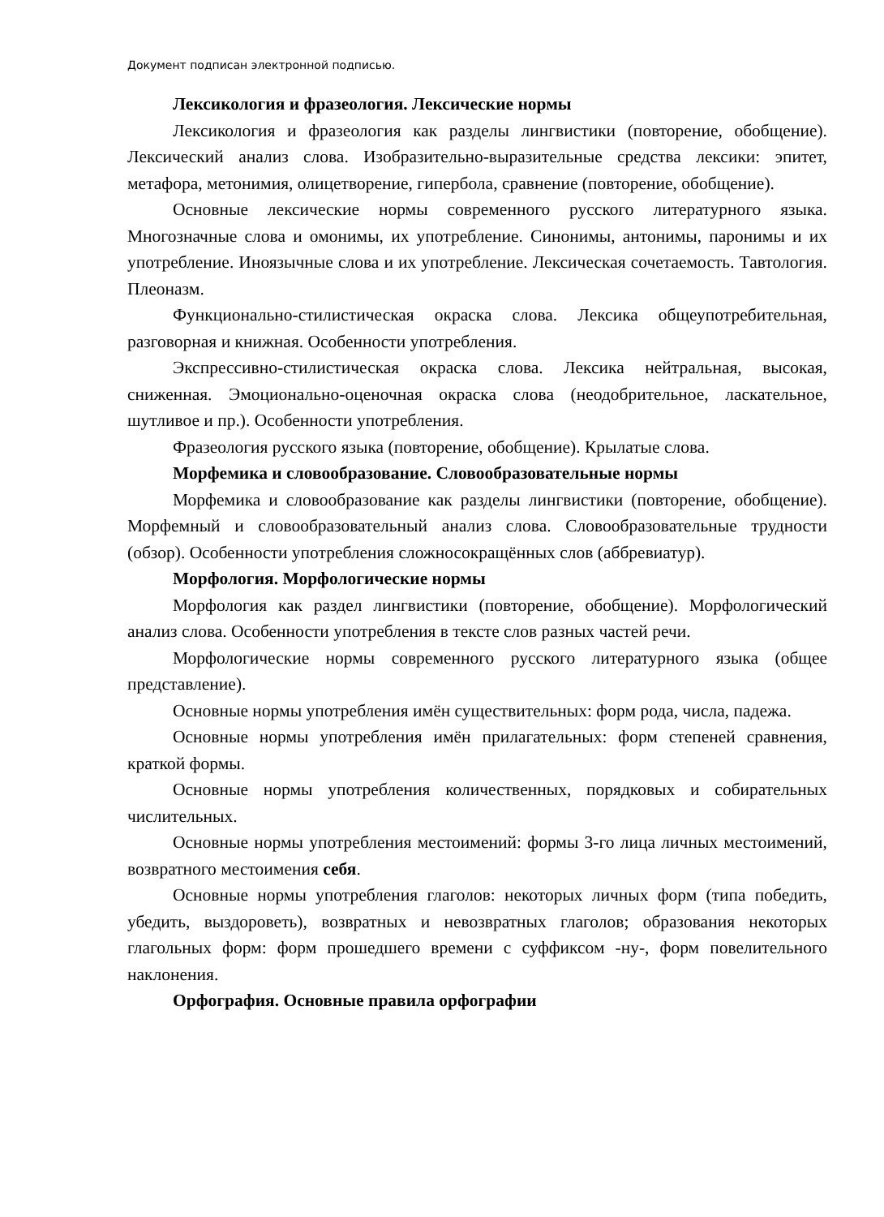Документ подписан электронной подписью.
Лексикология и фразеология. Лексические нормы
Лексикология и фразеология как разделы лингвистики (повторение, обобщение). Лексический анализ слова. Изобразительно-выразительные средства лексики: эпитет, метафора, метонимия, олицетворение, гипербола, сравнение (повторение, обобщение).
Основные лексические нормы современного русского литературного языка. Многозначные слова и омонимы, их употребление. Синонимы, антонимы, паронимы и их употребление. Иноязычные слова и их употребление. Лексическая сочетаемость. Тавтология. Плеоназм.
Функционально-стилистическая окраска слова. Лексика общеупотребительная, разговорная и книжная. Особенности употребления.
Экспрессивно-стилистическая окраска слова. Лексика нейтральная, высокая, сниженная. Эмоционально-оценочная окраска слова (неодобрительное, ласкательное, шутливое и пр.). Особенности употребления.
Фразеология русского языка (повторение, обобщение). Крылатые слова.
Морфемика и словообразование. Словообразовательные нормы
Морфемика и словообразование как разделы лингвистики (повторение, обобщение). Морфемный и словообразовательный анализ слова. Словообразовательные трудности (обзор). Особенности употребления сложносокращённых слов (аббревиатур).
Морфология. Морфологические нормы
Морфология как раздел лингвистики (повторение, обобщение). Морфологический анализ слова. Особенности употребления в тексте слов разных частей речи.
Морфологические нормы современного русского литературного языка (общее представление).
Основные нормы употребления имён существительных: форм рода, числа, падежа.
Основные нормы употребления имён прилагательных: форм степеней сравнения, краткой формы.
Основные нормы употребления количественных, порядковых и собирательных числительных.
Основные нормы употребления местоимений: формы 3-го лица личных местоимений, возвратного местоимения себя.
Основные нормы употребления глаголов: некоторых личных форм (типа победить, убедить, выздороветь), возвратных и невозвратных глаголов; образования некоторых глагольных форм: форм прошедшего времени с суффиксом -ну-, форм повелительного наклонения.
Орфография. Основные правила орфографии